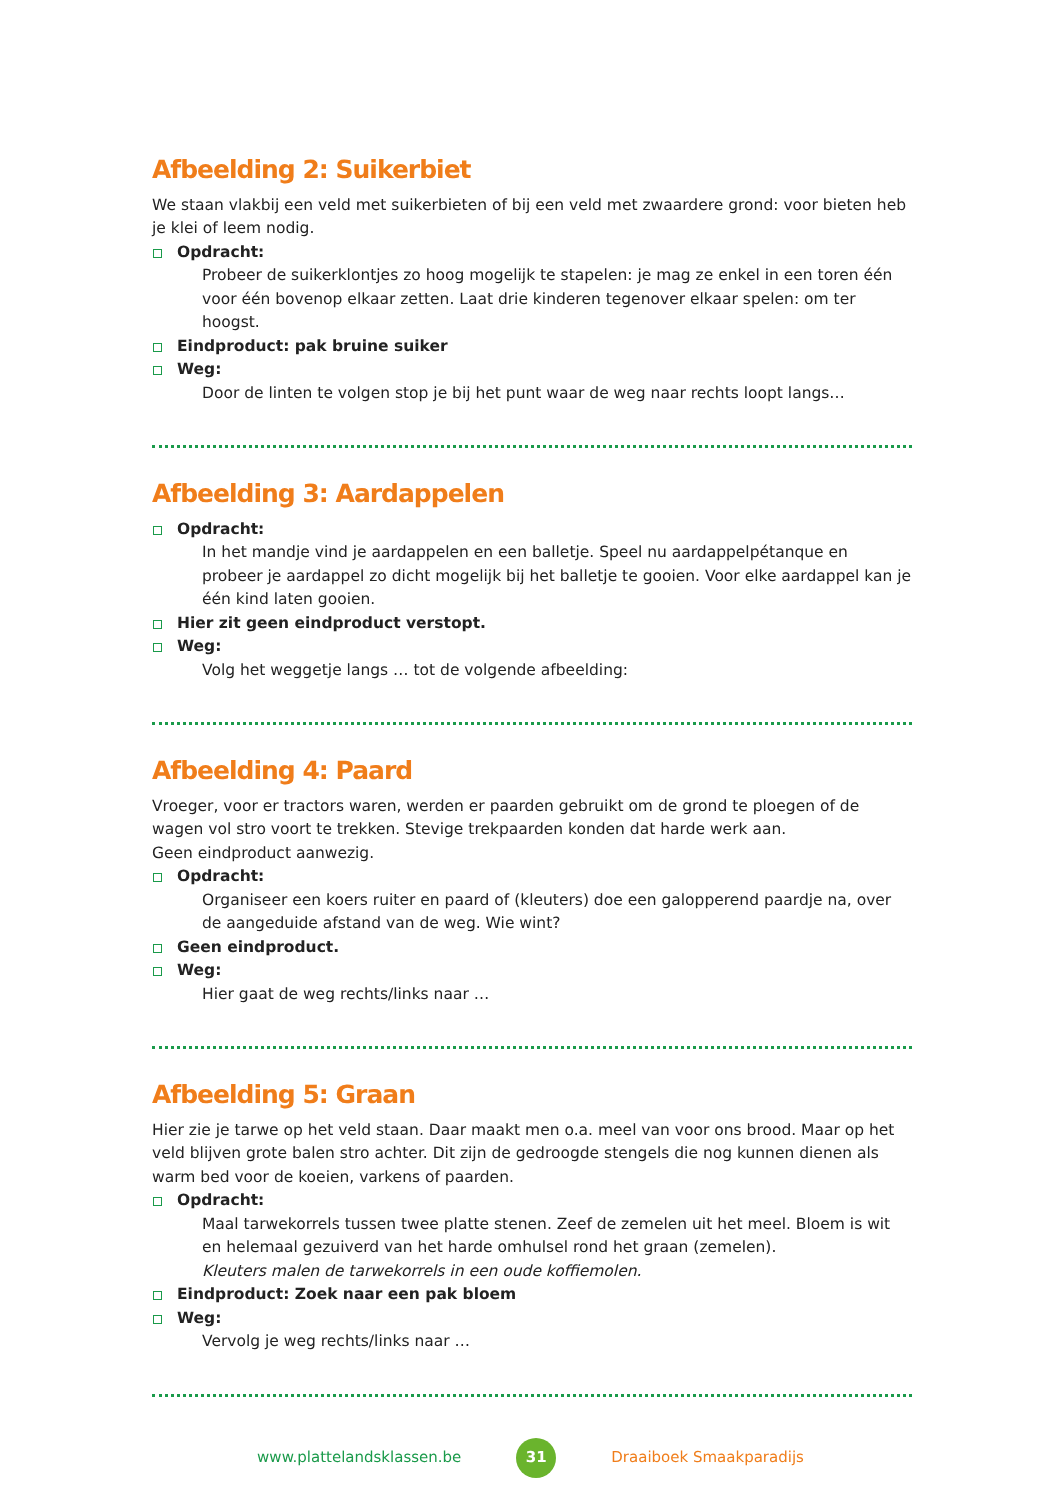Afbeelding 2: Suikerbiet
We staan vlakbij een veld met suikerbieten of bij een veld met zwaardere grond: voor bieten heb je klei of leem nodig.
Opdracht:
Probeer de suikerklontjes zo hoog mogelijk te stapelen: je mag ze enkel in een toren één voor één bovenop elkaar zetten. Laat drie kinderen tegenover elkaar spelen: om ter hoogst.
Eindproduct: pak bruine suiker
Weg:
Door de linten te volgen stop je bij het punt waar de weg naar rechts loopt langs…
Afbeelding 3: Aardappelen
Opdracht:
In het mandje vind je aardappelen en een balletje. Speel nu aardappelpétanque en probeer je aardappel zo dicht mogelijk bij het balletje te gooien. Voor elke aardappel kan je één kind laten gooien.
Hier zit geen eindproduct verstopt.
Weg:
Volg het weggetje langs … tot de volgende afbeelding:
Afbeelding 4: Paard
Vroeger, voor er tractors waren, werden er paarden gebruikt om de grond te ploegen of de wagen vol stro voort te trekken. Stevige trekpaarden konden dat harde werk aan.
Geen eindproduct aanwezig.
Opdracht:
Organiseer een koers ruiter en paard of (kleuters) doe een galopperend paardje na, over de aangeduide afstand van de weg. Wie wint?
Geen eindproduct.
Weg:
Hier gaat de weg rechts/links naar …
Afbeelding 5: Graan
Hier zie je tarwe op het veld staan. Daar maakt men o.a. meel van voor ons brood. Maar op het veld blijven grote balen stro achter. Dit zijn de gedroogde stengels die nog kunnen dienen als warm bed voor de koeien, varkens of paarden.
Opdracht:
Maal tarwekorrels tussen twee platte stenen. Zeef de zemelen uit het meel. Bloem is wit en helemaal gezuiverd van het harde omhulsel rond het graan (zemelen).
Kleuters malen de tarwekorrels in een oude koffiemolen.
Eindproduct: Zoek naar een pak bloem
Weg:
Vervolg je weg rechts/links naar …
www.plattelandsklassen.be 31 Draaiboek Smaakparadijs